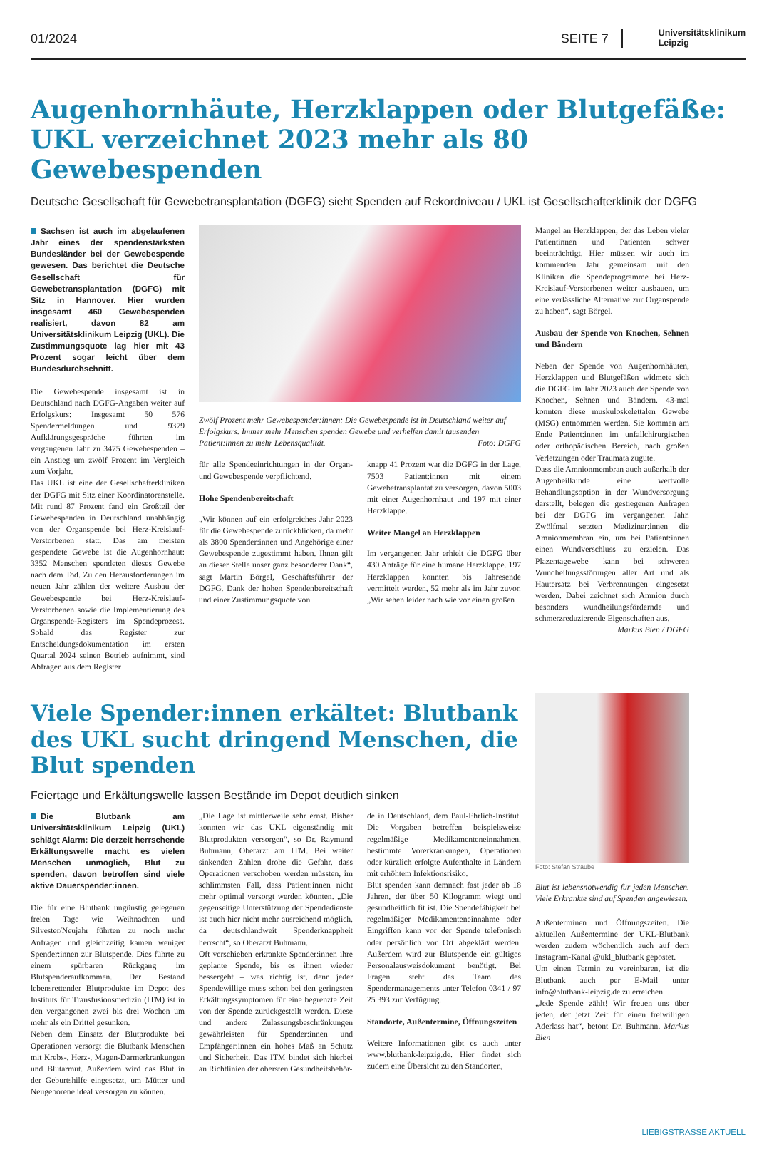01/2024 SEITE 7 Universitätsklinikum
Leipzig
Augenhornhäute, Herzklappen oder Blutgefäße: UKL verzeichnet 2023 mehr als 80 Gewebespenden
Deutsche Gesellschaft für Gewebetransplantation (DGFG) sieht Spenden auf Rekordniveau / UKL ist Gesellschafterklinik der DGFG
Sachsen ist auch im abgelaufenen Jahr eines der spendenstärksten Bundesländer bei der Gewebespende gewesen. Das berichtet die Deutsche Gesellschaft für Gewebetransplantation (DGFG) mit Sitz in Hannover. Hier wurden insgesamt 460 Gewebespenden realisiert, davon 82 am Universitätsklinikum Leipzig (UKL). Die Zustimmungsquote lag hier mit 43 Prozent sogar leicht über dem Bundesdurchschnitt.
Die Gewebespende insgesamt ist in Deutschland nach DGFG-Angaben weiter auf Erfolgskurs: Insgesamt 50 576 Spendermeldungen und 9379 Aufklärungsgespräche führten im vergangenen Jahr zu 3475 Gewebespenden – ein Anstieg um zwölf Prozent im Vergleich zum Vorjahr.
Das UKL ist eine der Gesellschafterkliniken der DGFG mit Sitz einer Koordinatorenstelle. Mit rund 87 Prozent fand ein Großteil der Gewebespenden in Deutschland unabhängig von der Organspende bei Herz-Kreislauf-Verstorbenen statt. Das am meisten gespendete Gewebe ist die Augenhornhaut: 3352 Menschen spendeten dieses Gewebe nach dem Tod. Zu den Herausforderungen im neuen Jahr zählen der weitere Ausbau der Gewebespende bei Herz-Kreislauf-Verstorbenen sowie die Implementierung des Organspende-Registers im Spendeprozess. Sobald das Register zur Entscheidungsdokumentation im ersten Quartal 2024 seinen Betrieb aufnimmt, sind Abfragen aus dem Register
Zwölf Prozent mehr Gewebespender:innen: Die Gewebespende ist in Deutschland weiter auf Erfolgskurs. Immer mehr Menschen spenden Gewebe und verhelfen damit tausenden Patient:innen zu mehr Lebensqualität. Foto: DGFG
für alle Spendeeinrichtungen in der Organ- und Gewebespende verpflichtend.
Hohe Spendenbereitschaft
„Wir können auf ein erfolgreiches Jahr 2023 für die Gewebespende zurückblicken, da mehr als 3800 Spender:innen und Angehörige einer Gewebespende zugestimmt haben. Ihnen gilt an dieser Stelle unser ganz besonderer Dank“, sagt Martin Börgel, Geschäftsführer der DGFG. Dank der hohen Spendenbereitschaft und einer Zustimmungsquote von
knapp 41 Prozent war die DGFG in der Lage, 7503 Patient:innen mit einem Gewebetransplantat zu versorgen, davon 5003 mit einer Augenhornhaut und 197 mit einer Herzklappe.
Weiter Mangel an Herzklappen
Im vergangenen Jahr erhielt die DGFG über 430 Anträge für eine humane Herzklappe. 197 Herzklappen konnten bis Jahresende vermittelt werden, 52 mehr als im Jahr zuvor. „Wir sehen leider nach wie vor einen großen
Mangel an Herzklappen, der das Leben vieler Patientinnen und Patienten schwer beeinträchtigt. Hier müssen wir auch im kommenden Jahr gemeinsam mit den Kliniken die Spendeprogramme bei Herz-Kreislauf-Verstorbenen weiter ausbauen, um eine verlässliche Alternative zur Organspende zu haben“, sagt Börgel.
Ausbau der Spende von Knochen, Sehnen und Bändern
Neben der Spende von Augenhornhäuten, Herzklappen und Blutgefäßen widmete sich die DGFG im Jahr 2023 auch der Spende von Knochen, Sehnen und Bändern. 43-mal konnten diese muskuloskelettalen Gewebe (MSG) entnommen werden. Sie kommen am Ende Patient:innen im unfallchirurgischen oder orthopädischen Bereich, nach großen Verletzungen oder Traumata zugute.
Dass die Amnionmembran auch außerhalb der Augenheilkunde eine wertvolle Behandlungsoption in der Wundversorgung darstellt, belegen die gestiegenen Anfragen bei der DGFG im vergangenen Jahr. Zwölfmal setzten Mediziner:innen die Amnionmembran ein, um bei Patient:innen einen Wundverschluss zu erzielen. Das Plazentagewebe kann bei schweren Wundheilungsstörungen aller Art und als Hautersatz bei Verbrennungen eingesetzt werden. Dabei zeichnet sich Amnion durch besonders wundheilungsfördernde und schmerzreduzierende Eigenschaften aus. Markus Bien / DGFG
Viele Spender:innen erkältet: Blutbank des UKL sucht dringend Menschen, die Blut spenden
Feiertage und Erkältungswelle lassen Bestände im Depot deutlich sinken
Die Blutbank am Universitätsklinikum Leipzig (UKL) schlägt Alarm: Die derzeit herrschende Erkältungswelle macht es vielen Menschen unmöglich, Blut zu spenden, davon betroffen sind viele aktive Dauerspender:innen.
Die für eine Blutbank ungünstig gelegenen freien Tage wie Weihnachten und Silvester/Neujahr führten zu noch mehr Anfragen und gleichzeitig kamen weniger Spender:innen zur Blutspende. Dies führte zu einem spürbaren Rückgang im Blutspenderaufkommen. Der Bestand lebensrettender Blutprodukte im Depot des Instituts für Transfusionsmedizin (ITM) ist in den vergangenen zwei bis drei Wochen um mehr als ein Drittel gesunken.
Neben dem Einsatz der Blutprodukte bei Operationen versorgt die Blutbank Menschen mit Krebs-, Herz-, Magen-Darmerkrankungen und Blutarmut. Außerdem wird das Blut in der Geburtshilfe eingesetzt, um Mütter und Neugeborene ideal versorgen zu können.
„Die Lage ist mittlerweile sehr ernst. Bisher konnten wir das UKL eigenständig mit Blutprodukten versorgen“, so Dr. Raymund Buhmann, Oberarzt am ITM. Bei weiter sinkenden Zahlen drohe die Gefahr, dass Operationen verschoben werden müssten, im schlimmsten Fall, dass Patient:innen nicht mehr optimal versorgt werden könnten. „Die gegenseitige Unterstützung der Spendedienste ist auch hier nicht mehr ausreichend möglich, da deutschlandweit Spenderknappheit herrscht“, so Oberarzt Buhmann.
Oft verschieben erkrankte Spender:innen ihre geplante Spende, bis es ihnen wieder bessergeht – was richtig ist, denn jeder Spendewillige muss schon bei den geringsten Erkältungssymptomen für eine begrenzte Zeit von der Spende zurückgestellt werden. Diese und andere Zulassungsbeschränkungen gewährleisten für Spender:innen und Empfänger:innen ein hohes Maß an Schutz und Sicherheit. Das ITM bindet sich hierbei an Richtlinien der obersten Gesundheitsbehör-
de in Deutschland, dem Paul-Ehrlich-Institut. Die Vorgaben betreffen beispielsweise regelmäßige Medikamenteneinnahmen, bestimmte Vorerkrankungen, Operationen oder kürzlich erfolgte Aufenthalte in Ländern mit erhöhtem Infektionsrisiko.
Blut spenden kann demnach fast jeder ab 18 Jahren, der über 50 Kilogramm wiegt und gesundheitlich fit ist. Die Spendefähigkeit bei regelmäßiger Medikamenteneinnahme oder Eingriffen kann vor der Spende telefonisch oder persönlich vor Ort abgeklärt werden. Außerdem wird zur Blutspende ein gültiges Personalausweisdokument benötigt. Bei Fragen steht das Team des Spendermanagements unter Telefon 0341 / 97 25 393 zur Verfügung.
Standorte, Außentermine, Öffnungszeiten
Weitere Informationen gibt es auch unter www.blutbank-leipzig.de. Hier findet sich zudem eine Übersicht zu den Standorten,
Foto: Stefan Straube
Blut ist lebensnotwendig für jeden Menschen. Viele Erkrankte sind auf Spenden angewiesen.
Außenterminen und Öffnungszeiten. Die aktuellen Außentermine der UKL-Blutbank werden zudem wöchentlich auch auf dem Instagram-Kanal @ukl_blutbank gepostet.
Um einen Termin zu vereinbaren, ist die Blutbank auch per E-Mail unter info@blutbank-leipzig.de zu erreichen.
„Jede Spende zählt! Wir freuen uns über jeden, der jetzt Zeit für einen freiwilligen Aderlass hat“, betont Dr. Buhmann. Markus Bien
LIEBIGSTRASSE AKTUELL